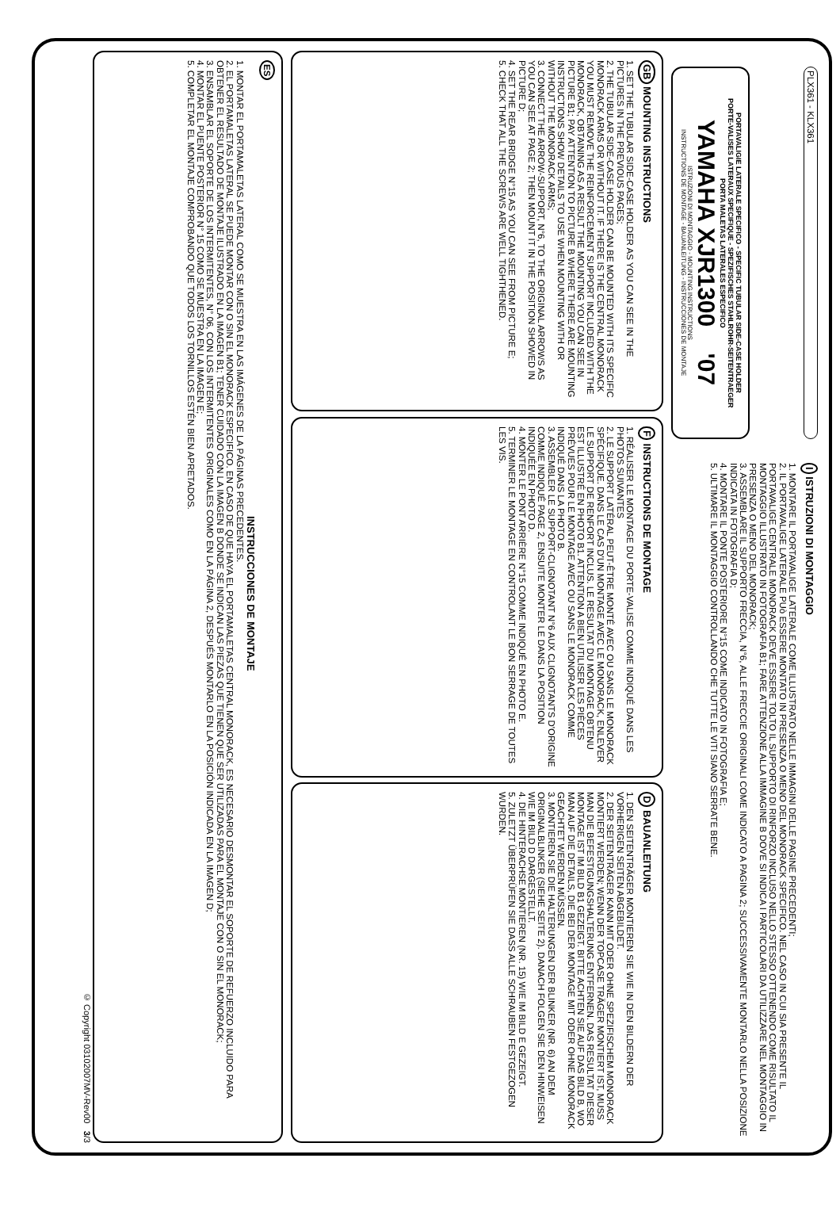PLX361 - KLX361
PORTAVALIGIE LATERALE SPECIFICO - SPECIFIC TUBULAR SIDE-CASE HOLDER
PORTE-VALISES LATERAUX SPECIFIQUE - SPEZIFISCHES STAHLROHR-SEITENTRAEGER
PORTA MALETAS LATERALES ESPECIFICO
YAMAHA XJR1300 '07
ISTRUZIONI DI MONTAGGIO - MOUNTING INSTRUCTIONS
INSTRUCTIONS DE MONTAGE - BAUANLEITUNG - INSTRUCCIONES DE MONTAJE
I ISTRUZIONI DI MONTAGGIO
1. MONTARE IL PORTAVALIGE LATERALE COME ILLUSTRATO NELLE IMMAGINI DELLE PAGINE PRECEDENTI;
2. IL PORTAVALIGE LATERALE PUò ESSERE MONTATO IN PRESENZA O MENO DEL MONORACK SPECIFICO. NEL CASO IN CUI SIA PRESENTE IL PORTAVALIGE CENTRALE MONORACK DEVE ESSERE TOLTO IL SUPPORTO DI RINFORZO INCLUSO NELLO STESSO OTTENENDO COME RISULTATO IL MONTAGGIO ILLUSTRATO IN FOTOGRAFIA B1; FARE ATTENZIONE ALLA IMMAGINE B DOVE SI INDICA I PARTICOLARI DA UTILIZZARE NEL MONTAGGIO IN PRESENZA O MENO DEL MONORACK;
3. ASSEMBLARE IL SUPPORTO FRECCIA, N°6, ALLE FRECCIE ORIGINALI COME INDICATO A PAGINA 2; SUCCESSIVAMENTE MONTARLO NELLA POSIZIONE INDICATA IN FOTOGRAFIA D;
4. MONTARE IL PONTE POSTERIORE N°15 COME INDICATO IN FOTOGRAFIA E;
5. ULTIMARE IL MONTAGGIO CONTROLLANDO CHE TUTTE LE VITI SIANO SERRATE BENE.
GB MOUNTING INSTRUCTIONS
1. SET THE TUBULAR SIDE-CASE HOLDER AS YOU CAN SEE IN THE PICTURES IN THE PREVIOUS PAGES;
2. THE TUBULAR SIDE-CASE HOLDER CAN BE MOUNTED WITH ITS SPECIFIC MONORACK ARMS OR WITHOUT IT. IF THERE IS THE CENTRAL MONORACK YOU MUST REMOVE THE REINFORCEMENT SUPPORT INCLUDED WITH THE MONORACK, OBTAINING AS A RESULT THE MOUNTING YOU CAN SEE IN PICTURE B1; PAY ATTENTION TO PICTURE B WHERE THERE ARE MOUNTING INSTRUCTIONS SHOW DETAILS TO USE WHEN MOUNTING WITH OR WITHOUT THE MONORACK ARMS;
3. CONNECT THE ARROW-SUPPORT, N°6, TO THE ORIGINAL ARROWS AS YOU CAN SEE AT PAGE 2; THEN MOUNT IT IN THE POSITION SHOWED IN PICTURE D;
4. SET THE REAR BRIDGE N°15 AS YOU CAN SEE FROM PICTURE E;
5. CHECK THAT ALL THE SCREWS ARE WELL TIGHTHENED.
F INSTRUCTIONS DE MONTAGE
1. RÉALISER LE MONTAGE DU PORTE-VALISE COMME INDIQUÉ DANS LES PHOTOS SUIVANTES
2. LE SUPPORT LATÉRAL PEUT-ÊTRE MONTÉ AVEC OU SANS LE MONORACK SPÉCIFIQUE. DANS LE CAS D'UN MONTAGE AVEC LE MONORACK, ENLEVER LE SUPPORT DE RENFORT INCLUS. LE RESULTAT DU MONTAGE OBTENU EST ILLUSTRÉ EN PHOTO B1. ATTENTION A BIEN UTILISER LES PIÈCES PRÉVUES POUR LE MONTAGE AVEC OU SANS LE MONORACK COMME INDIQUÉ DANS LA PHOTO B.
3. ASSEMBLER LE SUPPORT-CLIGNOTANT N°6 AUX CLIGNOTANTS D'ORIGINE COMME INDIQUÉ PAGE 2, ENSUITE MONTER LE DANS LA POSITION INDIQUÉE EN PHOTO D.
4. MONTER LE PONT ARRIÈRE N°15 COMME INDIQUÉ EN PHOTO E.
5. TERMINER LE MONTAGE EN CONTROLANT LE BON SERRAGE DE TOUTES LES VIS.
D BAUANLEITUNG
1. DEN SEITENTRÄGER MONTIEREN SIE WIE IN DEN BILDERN DER VORHERIGEN SEITEN ABGEBILDET.
2. DER SEITENTRÄGER KANN MIT ODER OHNE SPEZIFISCHEM MONORACK MONTIERT WERDEN; WENN DER TOPCASE TRÄGER MONTIERT IST, MUSS MAN DIE BEFESTIGUNGSHALTERUNG ENTFERNEN. DAS RESULTAT DIESER MONTAGE IST IM BILD B1 GEZEIGT. BITTE ACHTEN SIE AUF DAS BILD B, WO MAN AUF DIE DETAILS, DIE BEI DER MONTAGE MIT ODER OHNE MONORACK GEACHTET WERDEN MÜSSEN.
3. MONTIEREN SIE DIE HALTERUNGEN DER BLINKER (NR. 6) AN DEM ORIGINALBLINKER (SIEHE SEITE 2). DANACH FOLGEN SIE DEN HINWEISEN WIE IM BILD D DARGESTELLT.
4. DIE HINTERACHSE MONTIEREN (NR. 15) WIE IM BILD E GEZEIGT.
5. ZULETZT ÜBERPRÜFEN SIE DASS ALLE SCHRAUBEN FESTGEZOGEN WURDEN.
ES
INSTRUCCIONES DE MONTAJE
1. MONTAR EL PORTAMALETAS LATERAL COMO SE MUESTRA EN LAS IMÁGENES DE LA PÁGINAS PRECEDENTES.
2. EL PORTAMALETAS LATERAL SE PUEDE MONTAR CON O SIN EL MONORACK ESPECIFICO. EN CASO DE QUE HAYA EL PORTAMALETAS CENTRAL MONORACK, ES NECESARIO DESMONTAR EL SOPORTE DE REFUERZO INCLUIDO PARA OBTENER EL RESULTADO DE MONTAJE ILUSTRADO EN LA IMAGEN B1; TENER CUIDADO CON LA IMAGEN B DONDE SE INDICAN LAS PIEZAS QUE TIENEN QUE SER UTILIZADAS PARA EL MONTAJE CON O SIN EL MONORACK;
3. ENSAMBLAR EL SOPORTE DE LOS INTERMITENTES, N° 06, CON LOS INTERMITENTES ORIGINALES COMO EN LA PÁGINA 2, DESPUÉS MONTARLO EN LA POSICIÓN INDICADA EN LA IMAGEN D;
4. MONTAR EL PUENTE POSTERIOR N° 15 COMO SE MUESTRA EN LA IMAGEN E;
5. COMPLETAR EL MONTAJE COMPROBANDO QUE TODOS LOS TORNILLOS ESTÉN BIEN APRETADOS.
© Copyright 03102007MV-Rev00 3/3